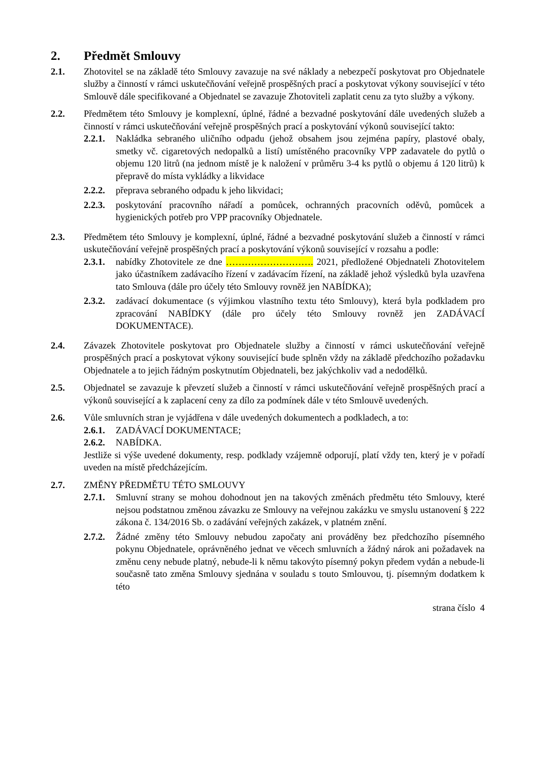2. Předmět Smlouvy
2.1. Zhotovitel se na základě této Smlouvy zavazuje na své náklady a nebezpečí poskytovat pro Objednatele služby a činností v rámci uskutečňování veřejně prospěšných prací a poskytovat výkony související v této Smlouvě dále specifikované a Objednatel se zavazuje Zhotoviteli zaplatit cenu za tyto služby a výkony.
2.2. Předmětem této Smlouvy je komplexní, úplné, řádné a bezvadné poskytování dále uvedených služeb a činností v rámci uskutečňování veřejně prospěšných prací a poskytování výkonů související takto:
2.2.1.
Nakládka sebraného uličního odpadu (jehož obsahem jsou zejména papíry, plastové obaly, smetky vč. cigaretových nedopalků a listí) umístěného pracovníky VPP zadavatele do pytlů o objemu 120 litrů (na jednom místě je k naložení v průměru 3-4 ks pytlů o objemu á 120 litrů) k přepravě do místa vykládky a likvidace
2.2.2.
přeprava sebraného odpadu k jeho likvidaci;
2.2.3.
poskytování pracovního nářadí a pomůcek, ochranných pracovních oděvů, pomůcek a hygienických potřeb pro VPP pracovníky Objednatele.
2.3. Předmětem této Smlouvy je komplexní, úplné, řádné a bezvadné poskytování služeb a činností v rámci uskutečňování veřejně prospěšných prací a poskytování výkonů související v rozsahu a podle:
2.3.1.
nabídky Zhotovitele ze dne ………………………. 2021, předložené Objednateli Zhotovitelem jako účastníkem zadávacího řízení v zadávacím řízení, na základě jehož výsledků byla uzavřena tato Smlouva (dále pro účely této Smlouvy rovněž jen NABÍDKA);
2.3.2.
zadávací dokumentace (s výjimkou vlastního textu této Smlouvy), která byla podkladem pro zpracování NABÍDKY (dále pro účely této Smlouvy rovněž jen ZADÁVACÍ DOKUMENTACE).
2.4. Závazek Zhotovitele poskytovat pro Objednatele služby a činností v rámci uskutečňování veřejně prospěšných prací a poskytovat výkony související bude splněn vždy na základě předchozího požadavku Objednatele a to jejich řádným poskytnutím Objednateli, bez jakýchkoliv vad a nedodělků.
2.5. Objednatel se zavazuje k převzetí služeb a činností v rámci uskutečňování veřejně prospěšných prací a výkonů související a k zaplacení ceny za dílo za podmínek dále v této Smlouvě uvedených.
2.6. Vůle smluvních stran je vyjádřena v dále uvedených dokumentech a podkladech, a to:
2.6.1.
ZADÁVACÍ DOKUMENTACE;
2.6.2.
NABÍDKA.
Jestliže si výše uvedené dokumenty, resp. podklady vzájemně odporují, platí vždy ten, který je v pořadí uveden na místě předcházejícím.
2.7. ZMĚNY PŘEDMĚTU TÉTO SMLOUVY
2.7.1.
Smluvní strany se mohou dohodnout jen na takových změnách předmětu této Smlouvy, které nejsou podstatnou změnou závazku ze Smlouvy na veřejnou zakázku ve smyslu ustanovení § 222 zákona č. 134/2016 Sb. o zadávání veřejných zakázek, v platném znění.
2.7.2.
Žádné změny této Smlouvy nebudou započaty ani prováděny bez předchozího písemného pokynu Objednatele, oprávněného jednat ve věcech smluvních a žádný nárok ani požadavek na změnu ceny nebude platný, nebude-li k němu takovýto písemný pokyn předem vydán a nebude-li současně tato změna Smlouvy sjednána v souladu s touto Smlouvou, tj. písemným dodatkem k této
strana číslo 4